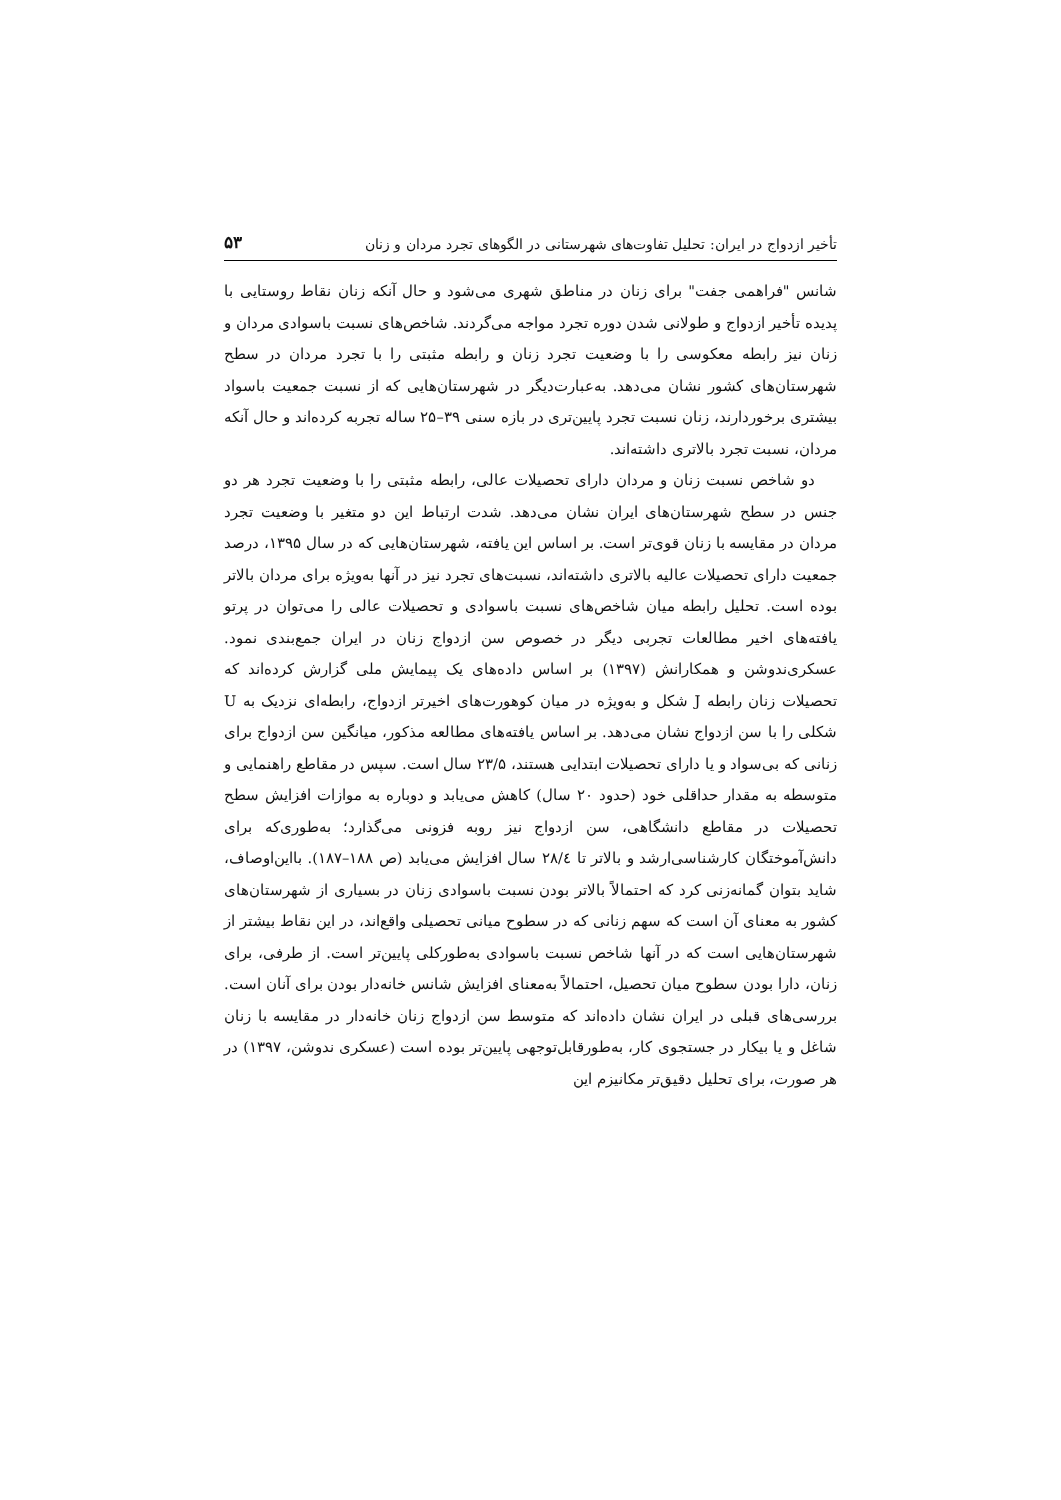تأخیر ازدواج در ایران: تحلیل تفاوت‌های شهرستانی در الگوهای تجرد مردان و زنان ۵۳
شانس "فراهمی جفت" برای زنان در مناطق شهری می‌شود و حال آنکه زنان نقاط روستایی با پدیده تأخیر ازدواج و طولانی شدن دوره تجرد مواجه می‌گردند. شاخص‌های نسبت باسوادی مردان و زنان نیز رابطه معکوسی را با وضعیت تجرد زنان و رابطه مثبتی را با تجرد مردان در سطح شهرستان‌های کشور نشان می‌دهد. به‌عبارت‌دیگر در شهرستان‌هایی که از نسبت جمعیت باسواد بیشتری برخوردارند، زنان نسبت تجرد پایین‌تری در بازه سنی ۳۹–۲۵ ساله تجربه کرده‌اند و حال آنکه مردان، نسبت تجرد بالاتری داشته‌اند.
دو شاخص نسبت زنان و مردان دارای تحصیلات عالی، رابطه مثبتی را با وضعیت تجرد هر دو جنس در سطح شهرستان‌های ایران نشان می‌دهد. شدت ارتباط این دو متغیر با وضعیت تجرد مردان در مقایسه با زنان قوی‌تر است. بر اساس این یافته، شهرستان‌هایی که در سال ۱۳۹۵، درصد جمعیت دارای تحصیلات عالیه بالاتری داشته‌اند، نسبت‌های تجرد نیز در آنها به‌ویژه برای مردان بالاتر بوده است. تحلیل رابطه میان شاخص‌های نسبت باسوادی و تحصیلات عالی را می‌توان در پرتو یافته‌های اخیر مطالعات تجربی دیگر در خصوص سن ازدواج زنان در ایران جمع‌بندی نمود. عسکری‌ندوشن و همکارانش (۱۳۹۷) بر اساس داده‌های یک پیمایش ملی گزارش کرده‌اند که تحصیلات زنان رابطه J شکل و به‌ویژه در میان کوهورت‌های اخیرتر ازدواج، رابطه‌ای نزدیک به U شکلی را با سن ازدواج نشان می‌دهد. بر اساس یافته‌های مطالعه مذکور، میانگین سن ازدواج برای زنانی که بی‌سواد و یا دارای تحصیلات ابتدایی هستند، ۲۳/۵ سال است. سپس در مقاطع راهنمایی و متوسطه به مقدار حداقلی خود (حدود ۲۰ سال) کاهش می‌یابد و دوباره به موازات افزایش سطح تحصیلات در مقاطع دانشگاهی، سن ازدواج نیز روبه فزونی می‌گذارد؛ به‌طوری‌که برای دانش‌آموختگان کارشناسی‌ارشد و بالاتر تا ۲۸/٤ سال افزایش می‌یابد (ص ۱۸۸–۱۸۷). بااین‌اوصاف، شاید بتوان گمانه‌زنی کرد که احتمالاً بالاتر بودن نسبت باسوادی زنان در بسیاری از شهرستان‌های کشور به معنای آن است که سهم زنانی که در سطوح میانی تحصیلی واقع‌اند، در این نقاط بیشتر از شهرستان‌هایی است که در آنها شاخص نسبت باسوادی به‌طورکلی پایین‌تر است. از طرفی، برای زنان، دارا بودن سطوح میان تحصیل، احتمالاً به‌معنای افزایش شانس خانه‌دار بودن برای آنان است. بررسی‌های قبلی در ایران نشان داده‌اند که متوسط سن ازدواج زنان خانه‌دار در مقایسه با زنان شاغل و یا بیکار در جستجوی کار، به‌طورقابل‌توجهی پایین‌تر بوده است (عسکری ندوشن، ۱۳۹۷) در هر صورت، برای تحلیل دقیق‌تر مکانیزم این